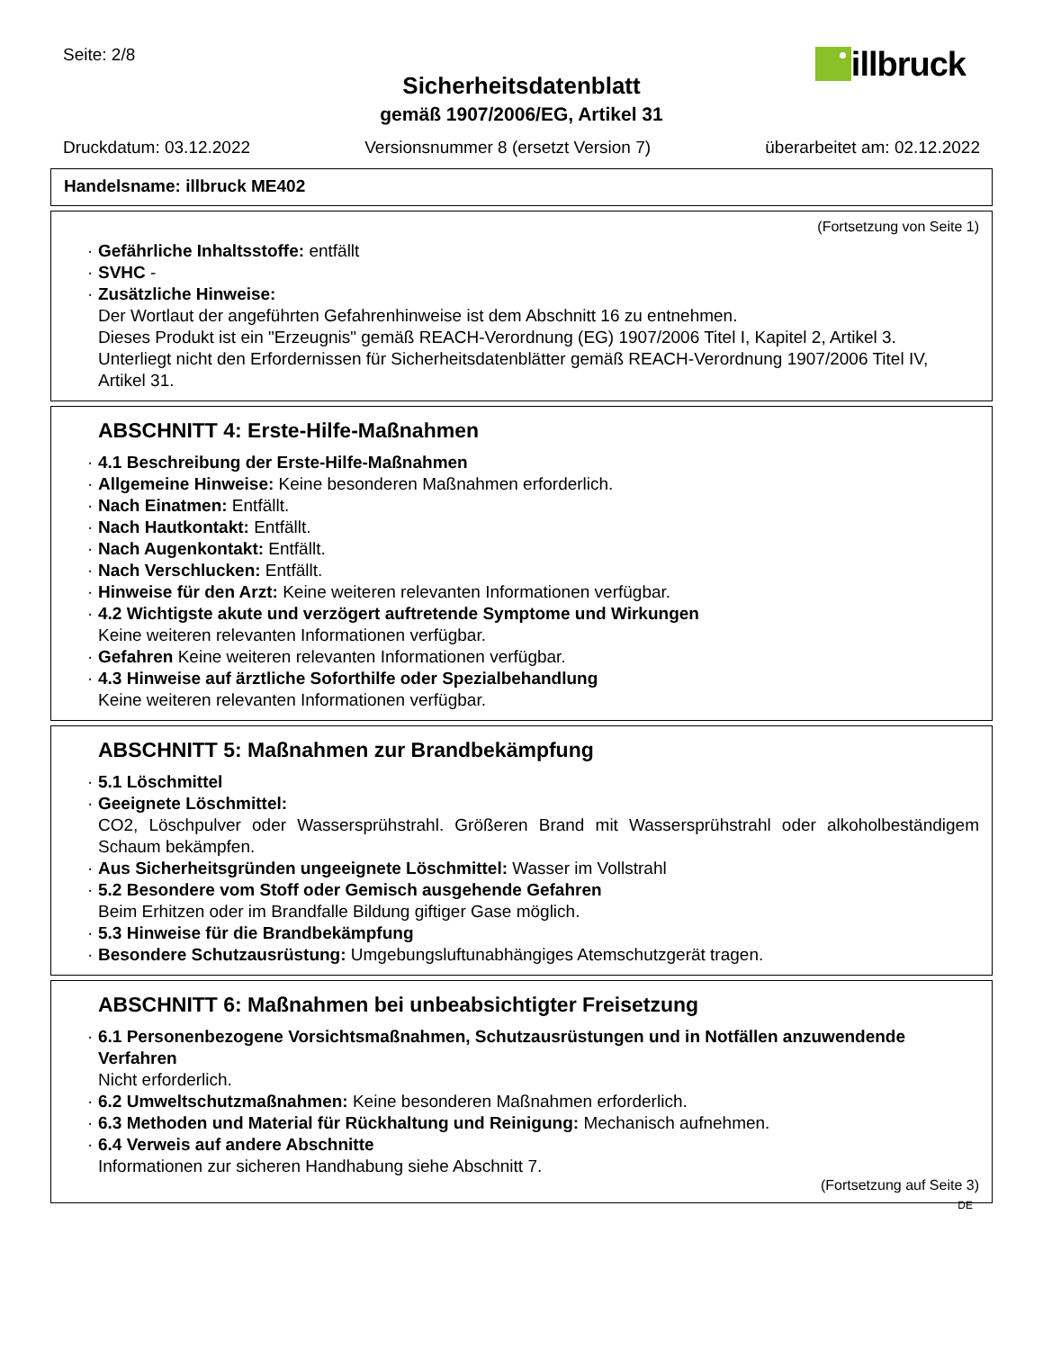Seite: 2/8
illbruck
Sicherheitsdatenblatt
gemäß 1907/2006/EG, Artikel 31
Druckdatum: 03.12.2022 Versionsnummer 8 (ersetzt Version 7) überarbeitet am: 02.12.2022
Handelsname: illbruck ME402
(Fortsetzung von Seite 1)
· Gefährliche Inhaltsstoffe: entfällt
· SVHC -
· Zusätzliche Hinweise:
Der Wortlaut der angeführten Gefahrenhinweise ist dem Abschnitt 16 zu entnehmen.
Dieses Produkt ist ein "Erzeugnis" gemäß REACH-Verordnung (EG) 1907/2006 Titel I, Kapitel 2, Artikel 3.
Unterliegt nicht den Erfordernissen für Sicherheitsdatenblätter gemäß REACH-Verordnung 1907/2006 Titel IV, Artikel 31.
ABSCHNITT 4: Erste-Hilfe-Maßnahmen
· 4.1 Beschreibung der Erste-Hilfe-Maßnahmen
· Allgemeine Hinweise: Keine besonderen Maßnahmen erforderlich.
· Nach Einatmen: Entfällt.
· Nach Hautkontakt: Entfällt.
· Nach Augenkontakt: Entfällt.
· Nach Verschlucken: Entfällt.
· Hinweise für den Arzt: Keine weiteren relevanten Informationen verfügbar.
· 4.2 Wichtigste akute und verzögert auftretende Symptome und Wirkungen
Keine weiteren relevanten Informationen verfügbar.
· Gefahren Keine weiteren relevanten Informationen verfügbar.
· 4.3 Hinweise auf ärztliche Soforthilfe oder Spezialbehandlung
Keine weiteren relevanten Informationen verfügbar.
ABSCHNITT 5: Maßnahmen zur Brandbekämpfung
· 5.1 Löschmittel
· Geeignete Löschmittel:
CO2, Löschpulver oder Wassersprühstrahl. Größeren Brand mit Wassersprühstrahl oder alkoholbeständigem Schaum bekämpfen.
· Aus Sicherheitsgründen ungeeignete Löschmittel: Wasser im Vollstrahl
· 5.2 Besondere vom Stoff oder Gemisch ausgehende Gefahren
Beim Erhitzen oder im Brandfalle Bildung giftiger Gase möglich.
· 5.3 Hinweise für die Brandbekämpfung
· Besondere Schutzausrüstung: Umgebungsluftunabhängiges Atemschutzgerät tragen.
ABSCHNITT 6: Maßnahmen bei unbeabsichtigter Freisetzung
· 6.1 Personenbezogene Vorsichtsmaßnahmen, Schutzausrüstungen und in Notfällen anzuwendende Verfahren
Nicht erforderlich.
· 6.2 Umweltschutzmaßnahmen: Keine besonderen Maßnahmen erforderlich.
· 6.3 Methoden und Material für Rückhaltung und Reinigung: Mechanisch aufnehmen.
· 6.4 Verweis auf andere Abschnitte
Informationen zur sicheren Handhabung siehe Abschnitt 7.
(Fortsetzung auf Seite 3)
DE